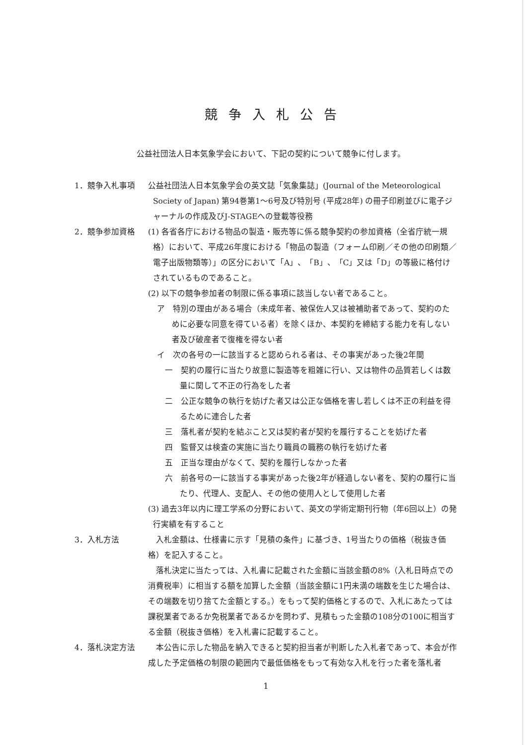競争入札公告
公益社団法人日本気象学会において、下記の契約について競争に付します。
1．競争入札事項 公益社団法人日本気象学会の英文誌「気象集誌」(Journal of the Meteorological Society of Japan) 第94巻第1～6号及び特別号 (平成28年) の冊子印刷並びに電子ジャーナルの作成及びJ-STAGEへの登載等役務
2．競争参加資格 (1) 各省各庁における物品の製造・販売等に係る競争契約の参加資格（全省庁統一規格）において、平成26年度における「物品の製造（フォーム印刷／その他の印刷類／電子出版物類等）」の区分において「A」、「B」、「C」又は「D」の等級に格付けされているものであること。
(2) 以下の競争参加者の制限に係る事項に該当しない者であること。
ア　特別の理由がある場合（未成年者、被保佐人又は被補助者であって、契約のために必要な同意を得ている者）を除くほか、本契約を締結する能力を有しない者及び破産者で復権を得ない者
イ　次の各号の一に該当すると認められる者は、その事実があった後2年間
一　契約の履行に当たり故意に製造等を粗雑に行い、又は物件の品質若しくは数量に関して不正の行為をした者
二　公正な競争の執行を妨げた者又は公正な価格を害し若しくは不正の利益を得るために連合した者
三　落札者が契約を結ぶこと又は契約者が契約を履行することを妨げた者
四　監督又は検査の実施に当たり職員の職務の執行を妨げた者
五　正当な理由がなくて、契約を履行しなかった者
六　前各号の一に該当する事実があった後2年が経過しない者を、契約の履行に当たり、代理人、支配人、その他の使用人として使用した者
(3) 過去3年以内に理工学系の分野において、英文の学術定期刊行物（年6回以上）の発行実績を有すること
3．入札方法  入札金額は、仕様書に示す「見積の条件」に基づき、1号当たりの価格（税抜き価格）を記入すること。
 落札決定に当たっては、入札書に記載された金額に当該金額の8%（入札日時点での消費税率）に相当する額を加算した金額（当該金額に1円未満の端数を生じた場合は、その端数を切り捨てた金額とする。）をもって契約価格とするので、入札にあたっては課税業者であるか免税業者であるかを問わず、見積もった金額の108分の100に相当する金額（税抜き価格）を入札書に記載すること。
4．落札決定方法  本公告に示した物品を納入できると契約担当者が判断した入札者であって、本会が作成した予定価格の制限の範囲内で最低価格をもって有効な入札を行った者を落札者
1